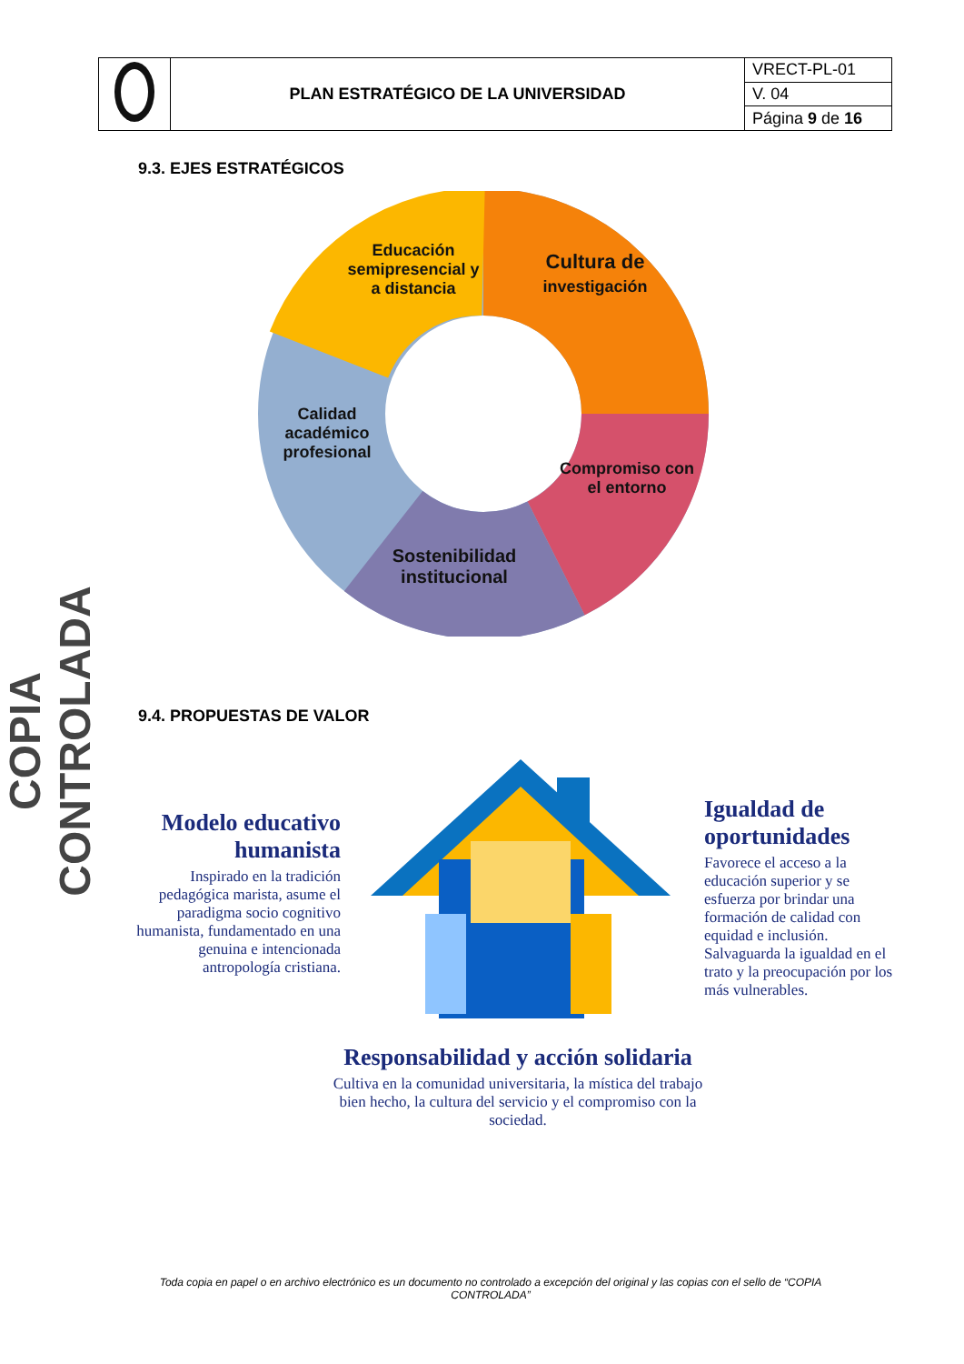| | PLAN ESTRATÉGICO DE LA UNIVERSIDAD | VRECT-PL-01 |
| | | V. 04 |
| | | Página 9 de 16 |
9.3. EJES ESTRATÉGICOS
COPIA CONTROLADA
Educación semipresencial y a distancia
Cultura de investigación
Calidad académico profesional
Compromiso con el entorno
Sostenibilidad institucional
9.4. PROPUESTAS DE VALOR
Modelo educativo humanista
Inspirado en la tradición pedagógica marista, asume el paradigma socio cognitivo humanista, fundamentado en una genuina e intencionada antropología cristiana.
Igualdad de oportunidades
Favorece el acceso a la educación superior y se esfuerza por brindar una formación de calidad con equidad e inclusión. Salvaguarda la igualdad en el trato y la preocupación por los más vulnerables.
Responsabilidad y acción solidaria
Cultiva en la comunidad universitaria, la mística del trabajo bien hecho, la cultura del servicio y el compromiso con la sociedad.
Toda copia en papel o en archivo electrónico es un documento no controlado a excepción del original y las copias con el sello de “COPIA CONTROLADA”